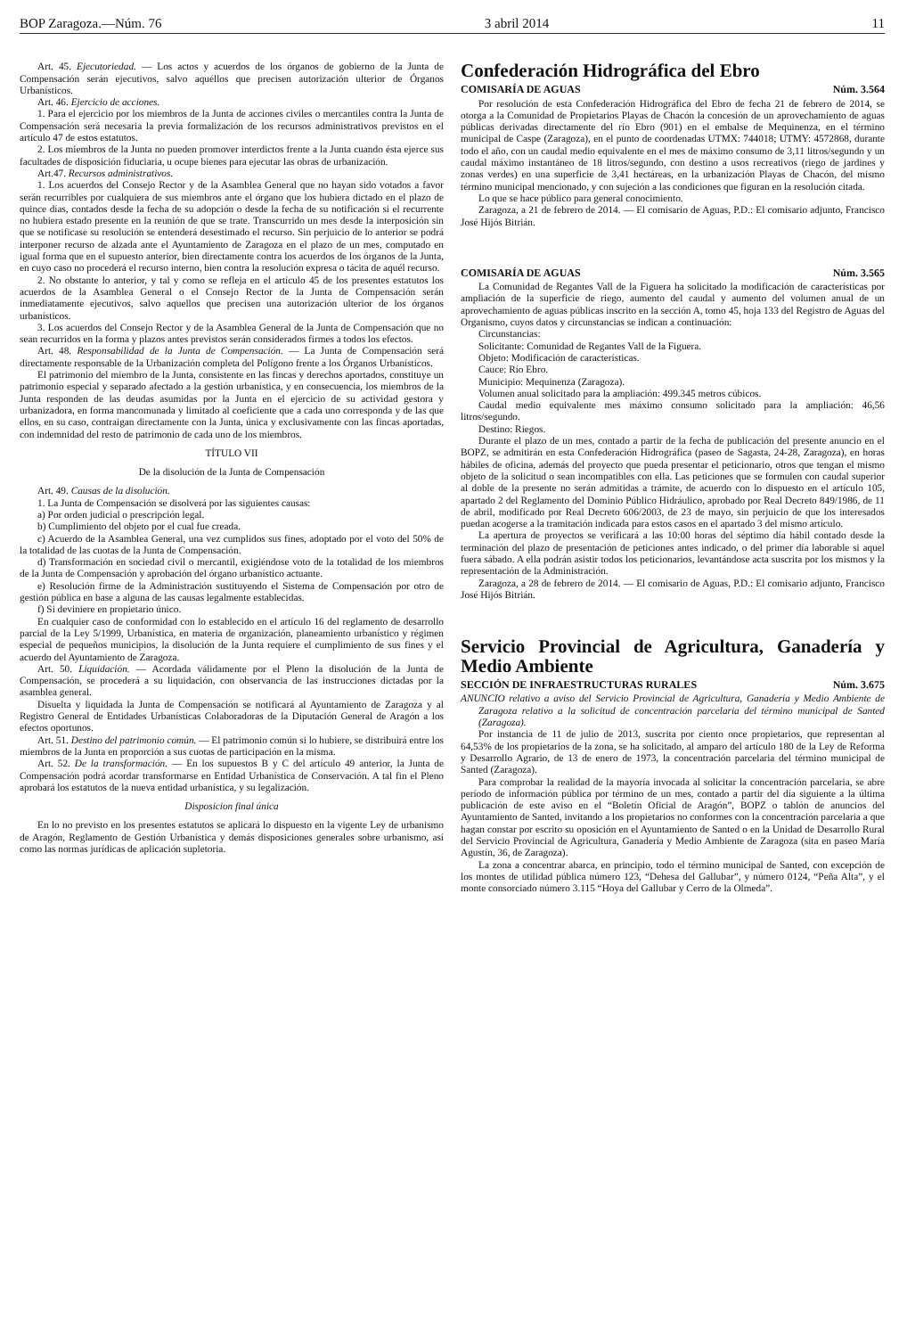BOP Zaragoza.—Núm. 76 3 abril 2014 11
Art. 45. Ejecutoriedad. — Los actos y acuerdos de los órganos de gobierno de la Junta de Compensación serán ejecutivos, salvo aquéllos que precisen autorización ulterior de Órganos Urbanísticos.
Art. 46. Ejercicio de acciones.
1. Para el ejercicio por los miembros de la Junta de acciones civiles o mercantiles contra la Junta de Compensación será necesaria la previa formalización de los recursos administrativos previstos en el artículo 47 de estos estatutos.
2. Los miembros de la Junta no pueden promover interdictos frente a la Junta cuando ésta ejerce sus facultades de disposición fiduciaria, u ocupe bienes para ejecutar las obras de urbanización.
Art.47. Recursos administrativos.
1. Los acuerdos del Consejo Rector y de la Asamblea General que no hayan sido votados a favor serán recurribles por cualquiera de sus miembros ante el órgano que los hubiera dictado en el plazo de quince días, contados desde la fecha de su adopción o desde la fecha de su notificación si el recurrente no hubiera estado presente en la reunión de que se trate. Transcurrido un mes desde la interposición sin que se notificase su resolución se entenderá desestimado el recurso. Sin perjuicio de lo anterior se podrá interponer recurso de alzada ante el Ayuntamiento de Zaragoza en el plazo de un mes, computado en igual forma que en el supuesto anterior, bien directamente contra los acuerdos de los órganos de la Junta, en cuyo caso no procederá el recurso interno, bien contra la resolución expresa o tácita de aquél recurso.
2. No obstante lo anterior, y tal y como se refleja en el artículo 45 de los presentes estatutos los acuerdos de la Asamblea General o el Consejo Rector de la Junta de Compensación serán inmediatamente ejecutivos, salvo aquellos que precisen una autorización ulterior de los órganos urbanísticos.
3. Los acuerdos del Consejo Rector y de la Asamblea General de la Junta de Compensación que no sean recurridos en la forma y plazos antes previstos serán considerados firmes a todos los efectos.
Art. 48. Responsabilidad de la Junta de Compensación. — La Junta de Compensación será directamente responsable de la Urbanización completa del Polígono frente a los Órganos Urbanísticos.
El patrimonio del miembro de la Junta, consistente en las fincas y derechos aportados, constituye un patrimonio especial y separado afectado a la gestión urbanística, y en consecuencia, los miembros de la Junta responden de las deudas asumidas por la Junta en el ejercicio de su actividad gestora y urbanizadora, en forma mancomunada y limitado al coeficiente que a cada uno corresponda y de las que ellos, en su caso, contraigan directamente con la Junta, única y exclusivamente con las fincas aportadas, con indemnidad del resto de patrimonio de cada uno de los miembros.
TÍTULO VII
De la disolución de la Junta de Compensación
Art. 49. Causas de la disolución.
1. La Junta de Compensación se disolverá por las siguientes causas:
a) Por orden judicial o prescripción legal.
b) Cumplimiento del objeto por el cual fue creada.
c) Acuerdo de la Asamblea General, una vez cumplidos sus fines, adoptado por el voto del 50% de la totalidad de las cuotas de la Junta de Compensación.
d) Transformación en sociedad civil o mercantil, exigiéndose voto de la totalidad de los miembros de la Junta de Compensación y aprobación del órgano urbanístico actuante.
e) Resolución firme de la Administración sustituyendo el Sistema de Compensación por otro de gestión pública en base a alguna de las causas legalmente establecidas.
f) Si deviniere en propietario único.
En cualquier caso de conformidad con lo establecido en el artículo 16 del reglamento de desarrollo parcial de la Ley 5/1999, Urbanística, en materia de organización, planeamiento urbanístico y régimen especial de pequeños municipios, la disolución de la Junta requiere el cumplimiento de sus fines y el acuerdo del Ayuntamiento de Zaragoza.
Art. 50. Liquidación. — Acordada válidamente por el Pleno la disolución de la Junta de Compensación, se procederá a su liquidación, con observancia de las instrucciones dictadas por la asamblea general.
Disuelta y liquidada la Junta de Compensación se notificará al Ayuntamiento de Zaragoza y al Registro General de Entidades Urbanísticas Colaboradoras de la Diputación General de Aragón a los efectos oportunos.
Art. 51. Destino del patrimonio común. — El patrimonio común si lo hubiere, se distribuirá entre los miembros de la Junta en proporción a sus cuotas de participación en la misma.
Art. 52. De la transformación. — En los supuestos B y C del artículo 49 anterior, la Junta de Compensación podrá acordar transformarse en Entidad Urbanística de Conservación. A tal fin el Pleno aprobará los estatutos de la nueva entidad urbanística, y su legalización.
Disposicion final única
En lo no previsto en los presentes estatutos se aplicará lo dispuesto en la vigente Ley de urbanismo de Aragón, Reglamento de Gestión Urbanística y demás disposiciones generales sobre urbanismo, así como las normas jurídicas de aplicación supletoria.
Confederación Hidrográfica del Ebro
COMISARÍA DE AGUAS Núm. 3.564
Por resolución de esta Confederación Hidrográfica del Ebro de fecha 21 de febrero de 2014, se otorga a la Comunidad de Propietarios Playas de Chacón la concesión de un aprovechamiento de aguas públicas derivadas directamente del río Ebro (901) en el embalse de Mequinenza, en el término municipal de Caspe (Zaragoza), en el punto de coordenadas UTMX: 744018; UTMY: 4572868, durante todo el año, con un caudal medio equivalente en el mes de máximo consumo de 3,11 litros/segundo y un caudal máximo instantáneo de 18 litros/segundo, con destino a usos recreativos (riego de jardines y zonas verdes) en una superficie de 3,41 hectáreas, en la urbanización Playas de Chacón, del mismo término municipal mencionado, y con sujeción a las condiciones que figuran en la resolución citada.
Lo que se hace público para general conocimiento.
Zaragoza, a 21 de febrero de 2014. — El comisario de Aguas, P.D.: El comisario adjunto, Francisco José Hijós Bitrián.
COMISARÍA DE AGUAS Núm. 3.565
La Comunidad de Regantes Vall de la Figuera ha solicitado la modificación de características por ampliación de la superficie de riego, aumento del caudal y aumento del volumen anual de un aprovechamiento de aguas públicas inscrito en la sección A, tomo 45, hoja 133 del Registro de Aguas del Organismo, cuyos datos y circunstancias se indican a continuación:
Circunstancias:
Solicitante: Comunidad de Regantes Vall de la Figuera.
Objeto: Modificación de características.
Cauce: Río Ebro.
Municipio: Mequinenza (Zaragoza).
Volumen anual solicitado para la ampliación: 499.345 metros cúbicos.
Caudal medio equivalente mes máximo consumo solicitado para la ampliación: 46,56 litros/segundo.
Destino: Riegos.
Durante el plazo de un mes, contado a partir de la fecha de publicación del presente anuncio en el BOPZ, se admitirán en esta Confederación Hidrográfica (paseo de Sagasta, 24-28, Zaragoza), en horas hábiles de oficina, además del proyecto que pueda presentar el peticionario, otros que tengan el mismo objeto de la solicitud o sean incompatibles con ella. Las peticiones que se formulen con caudal superior al doble de la presente no serán admitidas a trámite, de acuerdo con lo dispuesto en el artículo 105, apartado 2 del Reglamento del Dominio Público Hidráulico, aprobado por Real Decreto 849/1986, de 11 de abril, modificado por Real Decreto 606/2003, de 23 de mayo, sin perjuicio de que los interesados puedan acogerse a la tramitación indicada para estos casos en el apartado 3 del mismo artículo.
La apertura de proyectos se verificará a las 10:00 horas del séptimo día hábil contado desde la terminación del plazo de presentación de peticiones antes indicado, o del primer día laborable si aquel fuera sábado. A ella podrán asistir todos los peticionarios, levantándose acta suscrita por los mismos y la representación de la Administración.
Zaragoza, a 28 de febrero de 2014. — El comisario de Aguas, P.D.: El comisario adjunto, Francisco José Hijós Bitrián.
Servicio Provincial de Agricultura, Ganadería y Medio Ambiente
SECCIÓN DE INFRAESTRUCTURAS RURALES Núm. 3.675
ANUNCIO relativo a aviso del Servicio Provincial de Agricultura, Ganadería y Medio Ambiente de Zaragoza relativo a la solicitud de concentración parcelaria del término municipal de Santed (Zaragoza).
Por instancia de 11 de julio de 2013, suscrita por ciento once propietarios, que representan al 64,53% de los propietarios de la zona, se ha solicitado, al amparo del artículo 180 de la Ley de Reforma y Desarrollo Agrario, de 13 de enero de 1973, la concentración parcelaria del término municipal de Santed (Zaragoza).
Para comprobar la realidad de la mayoría invocada al solicitar la concentración parcelaria, se abre período de información pública por término de un mes, contado a partir del día siguiente a la última publicación de este aviso en el “Boletín Oficial de Aragón”, BOPZ o tablón de anuncios del Ayuntamiento de Santed, invitando a los propietarios no conformes con la concentración parcelaria a que hagan constar por escrito su oposición en el Ayuntamiento de Santed o en la Unidad de Desarrollo Rural del Servicio Provincial de Agricultura, Ganadería y Medio Ambiente de Zaragoza (sita en paseo María Agustín, 36, de Zaragoza).
La zona a concentrar abarca, en principio, todo el término municipal de Santed, con excepción de los montes de utilidad pública número 123, “Dehesa del Gallubar”, y número 0124, “Peña Alta”, y el monte consorciado número 3.115 “Hoya del Gallubar y Cerro de la Olmeda”.